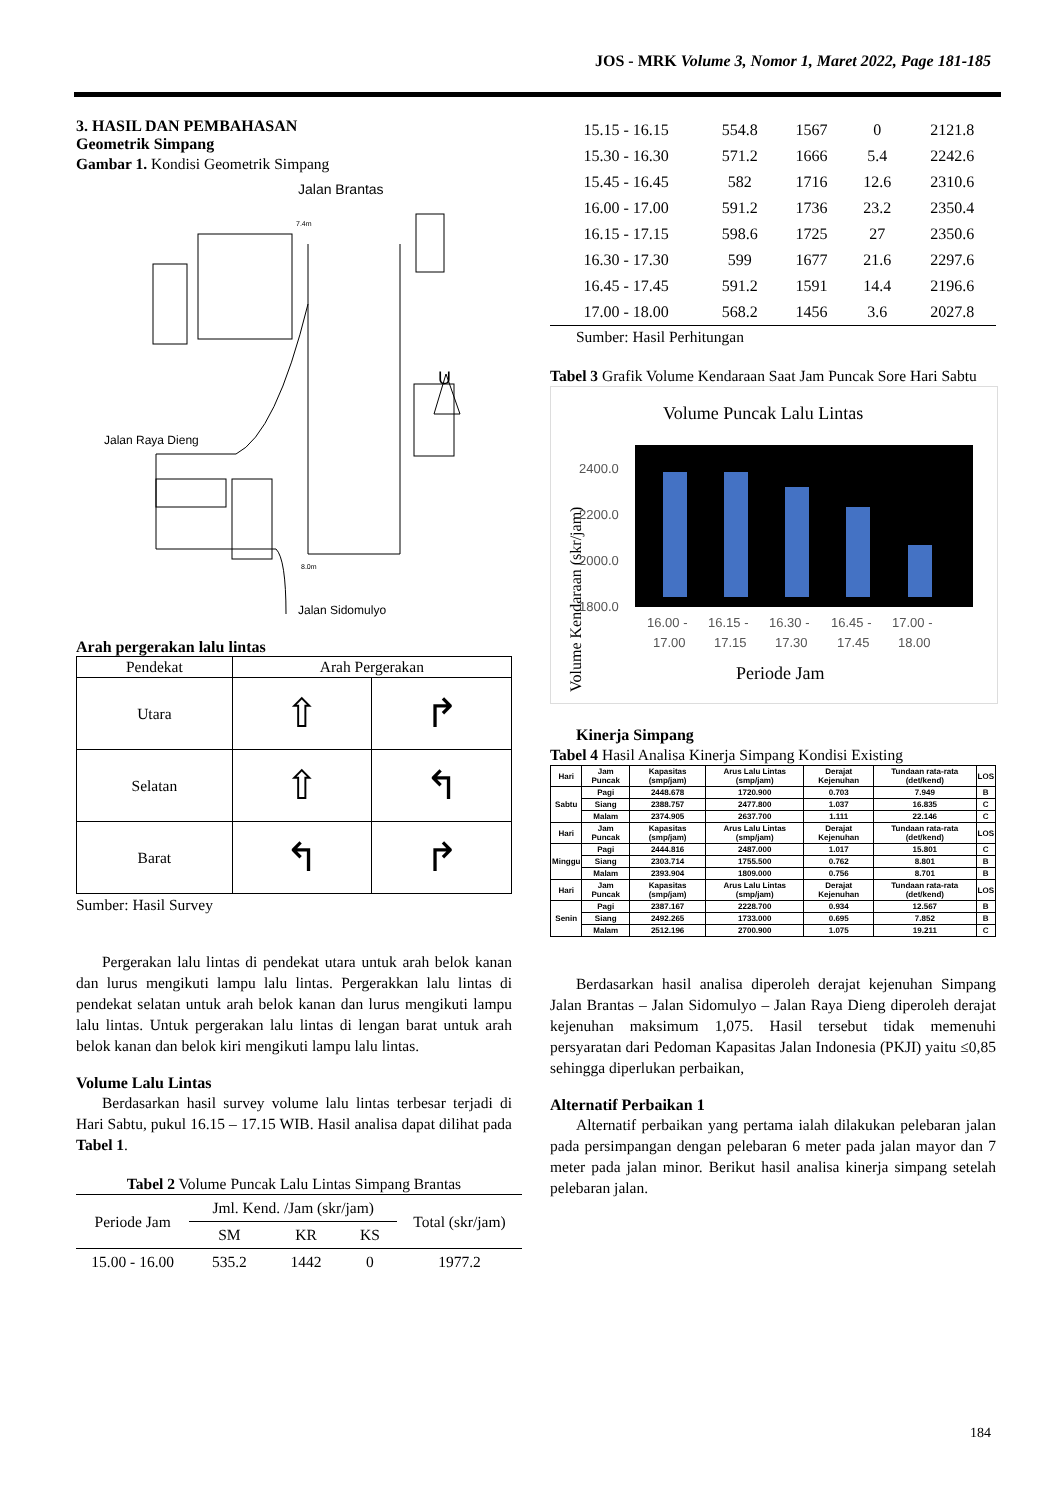JOS - MRK Volume 3, Nomor 1, Maret 2022, Page 181-185
3. HASIL DAN PEMBAHASAN
Geometrik Simpang
Gambar 1. Kondisi Geometrik Simpang
Jalan Brantas
Jalan Raya Dieng
Jalan Sidomulyo
7.4m
8.0m
U
Arah pergerakan lalu lintas
| Pendekat | Arah Pergerakan | |
| --- | --- | --- |
| Utara | ⇧ | ↱ |
| Selatan | ⇧ | ↰ |
| Barat | ↰ | ↱ |
Sumber: Hasil Survey
Pergerakan lalu lintas di pendekat utara untuk arah belok kanan dan lurus mengikuti lampu lalu lintas. Pergerakkan lalu lintas di pendekat selatan untuk arah belok kanan dan lurus mengikuti lampu lalu lintas. Untuk pergerakan lalu lintas di lengan barat untuk arah belok kanan dan belok kiri mengikuti lampu lalu lintas.
Volume Lalu Lintas
Berdasarkan hasil survey volume lalu lintas terbesar terjadi di Hari Sabtu, pukul 16.15 – 17.15 WIB. Hasil analisa dapat dilihat pada Tabel 1.
Tabel 2 Volume Puncak Lalu Lintas Simpang Brantas
| Periode Jam | Jml. Kend. /Jam (skr/jam) | | | Total (skr/jam) |
| --- | --- | --- | --- | --- |
| | SM | KR | KS | |
| 15.00 - 16.00 | 535.2 | 1442 | 0 | 1977.2 |
| 15.15 - 16.15 | 554.8 | 1567 | 0 | 2121.8 |
| 15.30 - 16.30 | 571.2 | 1666 | 5.4 | 2242.6 |
| 15.45 - 16.45 | 582 | 1716 | 12.6 | 2310.6 |
| 16.00 - 17.00 | 591.2 | 1736 | 23.2 | 2350.4 |
| 16.15 - 17.15 | 598.6 | 1725 | 27 | 2350.6 |
| 16.30 - 17.30 | 599 | 1677 | 21.6 | 2297.6 |
| 16.45 - 17.45 | 591.2 | 1591 | 14.4 | 2196.6 |
| 17.00 - 18.00 | 568.2 | 1456 | 3.6 | 2027.8 |
Sumber: Hasil Perhitungan
Tabel 3 Grafik Volume Kendaraan Saat Jam Puncak Sore Hari Sabtu
Volume Puncak Lalu Lintas
Volume Kendaraan (skr/jam)
2400.0
2200.0
2000.0
1800.0
16.00 -
17.00
16.15 -
17.15
16.30 -
17.30
16.45 -
17.45
17.00 -
18.00
Periode Jam
Kinerja Simpang
Tabel 4 Hasil Analisa Kinerja Simpang Kondisi Existing
| Hari | Jam Puncak | Kapasitas (smp/jam) | Arus Lalu Lintas (smp/jam) | Derajat Kejenuhan | Tundaan rata-rata (det/kend) | LOS |
| --- | --- | --- | --- | --- | --- | --- |
| Sabtu | Pagi | 2448.678 | 1720.900 | 0.703 | 7.949 | B |
| | Siang | 2388.757 | 2477.800 | 1.037 | 16.835 | C |
| | Malam | 2374.905 | 2637.700 | 1.111 | 22.146 | C |
| Hari | Jam Puncak | Kapasitas (smp/jam) | Arus Lalu Lintas (smp/jam) | Derajat Kejenuhan | Tundaan rata-rata (det/kend) | LOS |
| Minggu | Pagi | 2444.816 | 2487.000 | 1.017 | 15.801 | C |
| | Siang | 2303.714 | 1755.500 | 0.762 | 8.801 | B |
| | Malam | 2393.904 | 1809.000 | 0.756 | 8.701 | B |
| Hari | Jam Puncak | Kapasitas (smp/jam) | Arus Lalu Lintas (smp/jam) | Derajat Kejenuhan | Tundaan rata-rata (det/kend) | LOS |
| Senin | Pagi | 2387.167 | 2228.700 | 0.934 | 12.567 | B |
| | Siang | 2492.265 | 1733.000 | 0.695 | 7.852 | B |
| | Malam | 2512.196 | 2700.900 | 1.075 | 19.211 | C |
Berdasarkan hasil analisa diperoleh derajat kejenuhan Simpang Jalan Brantas – Jalan Sidomulyo – Jalan Raya Dieng diperoleh derajat kejenuhan maksimum 1,075. Hasil tersebut tidak memenuhi persyaratan dari Pedoman Kapasitas Jalan Indonesia (PKJI) yaitu ≤0,85 sehingga diperlukan perbaikan,
Alternatif Perbaikan 1
Alternatif perbaikan yang pertama ialah dilakukan pelebaran jalan pada persimpangan dengan pelebaran 6 meter pada jalan mayor dan 7 meter pada jalan minor. Berikut hasil analisa kinerja simpang setelah pelebaran jalan.
184